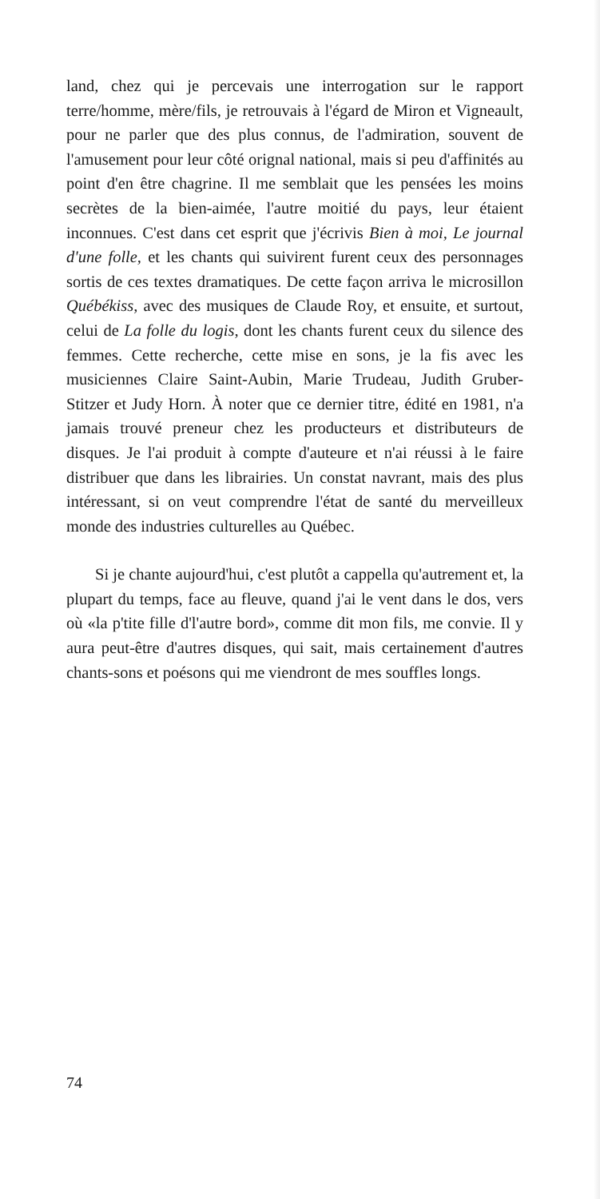land, chez qui je percevais une interrogation sur le rapport terre/homme, mère/fils, je retrouvais à l'égard de Miron et Vigneault, pour ne parler que des plus connus, de l'admiration, souvent de l'amusement pour leur côté orignal national, mais si peu d'affinités au point d'en être chagrine. Il me semblait que les pensées les moins secrètes de la bien-aimée, l'autre moitié du pays, leur étaient inconnues. C'est dans cet esprit que j'écrivis Bien à moi, Le journal d'une folle, et les chants qui suivirent furent ceux des personnages sortis de ces textes dramatiques. De cette façon arriva le microsillon Québékiss, avec des musiques de Claude Roy, et ensuite, et surtout, celui de La folle du logis, dont les chants furent ceux du silence des femmes. Cette recherche, cette mise en sons, je la fis avec les musiciennes Claire Saint-Aubin, Marie Trudeau, Judith Gruber-Stitzer et Judy Horn. À noter que ce dernier titre, édité en 1981, n'a jamais trouvé preneur chez les producteurs et distributeurs de disques. Je l'ai produit à compte d'auteure et n'ai réussi à le faire distribuer que dans les librairies. Un constat navrant, mais des plus intéressant, si on veut comprendre l'état de santé du merveilleux monde des industries culturelles au Québec.
Si je chante aujourd'hui, c'est plutôt a cappella qu'autrement et, la plupart du temps, face au fleuve, quand j'ai le vent dans le dos, vers où «la p'tite fille d'l'autre bord», comme dit mon fils, me convie. Il y aura peut-être d'autres disques, qui sait, mais certainement d'autres chants-sons et poésons qui me viendront de mes souffles longs.
74